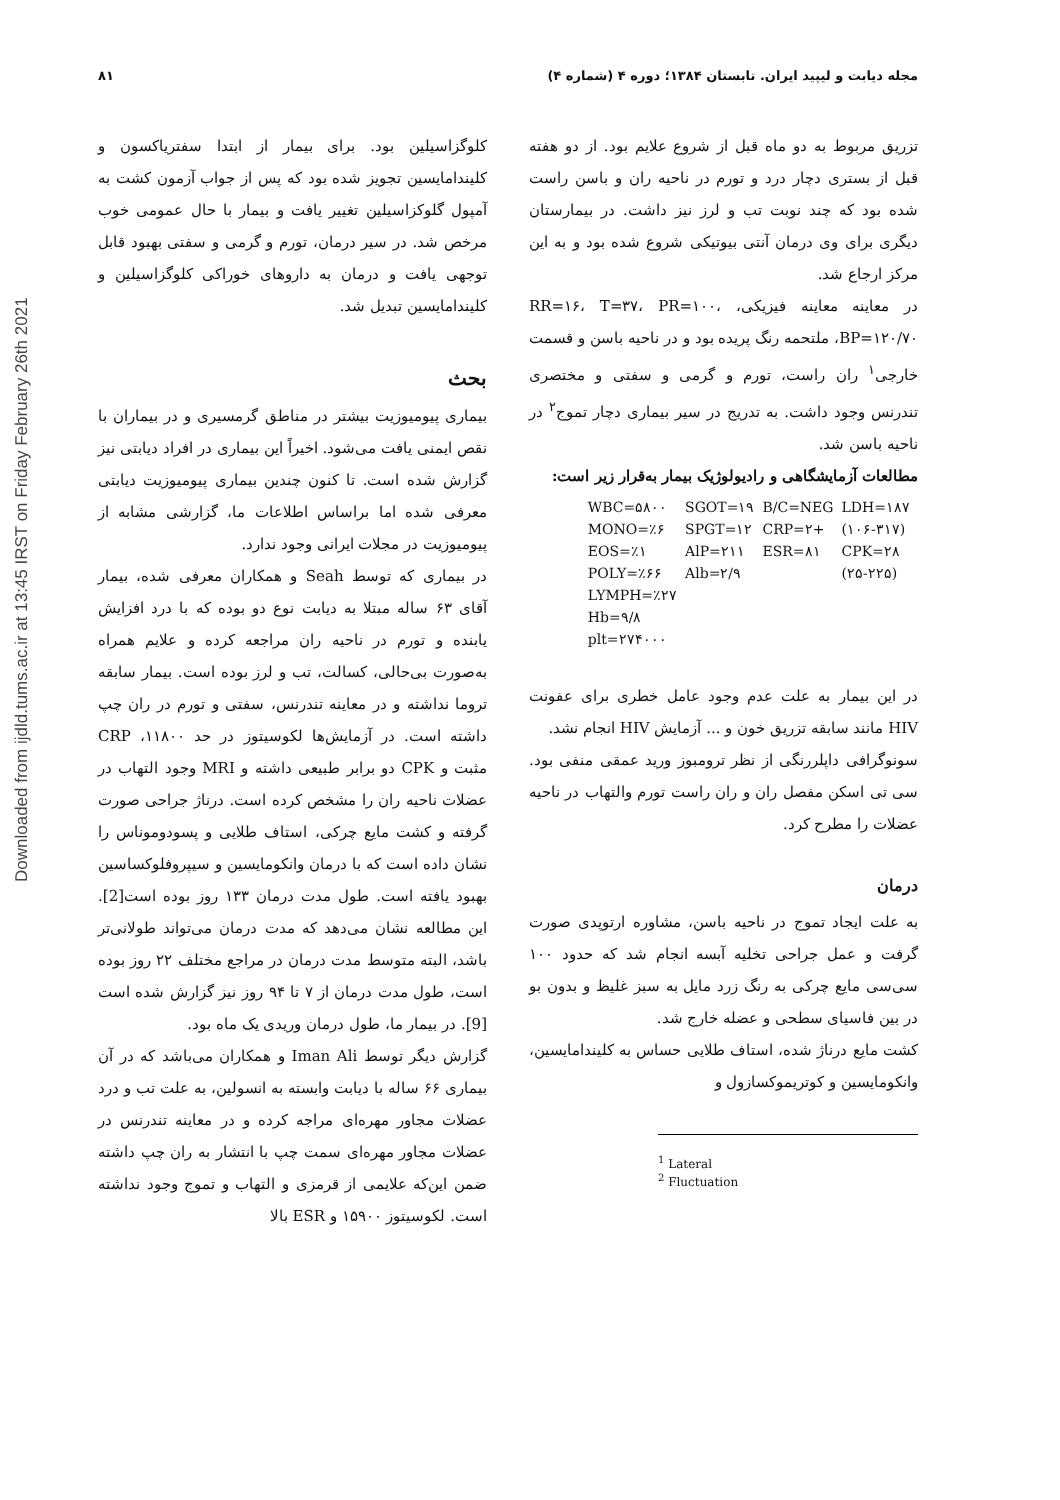مجله دیابت و لیپید ایران. تابستان ۱۳۸۴؛ دوره ۴ (شماره ۴) ۸۱
Downloaded from ijdld.tums.ac.ir at 13:45 IRST on Friday February 26th 2021
تزریق مربوط به دو ماه قبل از شروع علایم بود. از دو هفته قبل از بستری دچار درد و تورم در ناحیه ران و باسن راست شده بود که چند نوبت تب و لرز نیز داشت. در بیمارستان دیگری برای وی درمان آنتی بیوتیکی شروع شده بود و به این مرکز ارجاع شد.
در معاینه معاینه فیزیکی، RR=۱۶، T=۳۷، PR=۱۰۰، BP=۱۲۰/۷۰، ملتحمه رنگ پریده بود و در ناحیه باسن و قسمت خارجی<sup>۱</sup> ران راست، تورم و گرمی و سفتی و مختصری تندرنس وجود داشت. به تدریج در سیر بیماری دچار تموج<sup>۲</sup> در ناحیه باسن شد.
مطالعات آزمایشگاهی و رادیولوژیک بیمار به‌قرار زیر است:
| WBC=۵۸۰۰ | SGOT=۱۹ | B/C=NEG | LDH=۱۸۷ |
| MONO=٪۶ | SPGT=۱۲ | CRP=۲+ | (۱۰۶-۳۱۷) |
| EOS=٪۱ | AlP=۲۱۱ | ESR=۸۱ | CPK=۲۸ |
| POLY=٪۶۶ | Alb=۲/۹ | | (۲۵-۲۲۵) |
| LYMPH=٪۲۷ | | | |
| Hb=۹/۸ | | | |
| plt=۲۷۴۰۰۰ | | | |
در این بیمار به علت عدم وجود عامل خطری برای عفونت HIV مانند سابقه تزریق خون و ... آزمایش HIV انجام نشد.
سونوگرافی داپلررنگی از نظر ترومبوز ورید عمقی منفی بود. سی تی اسکن مفصل ران و ران راست تورم والتهاب در ناحیه عضلات را مطرح کرد.
درمان
به علت ایجاد تموج در ناحیه باسن، مشاوره ارتوپدی صورت گرفت و عمل جراحی تخلیه آبسه انجام شد که حدود ۱۰۰ سی‌سی مایع چرکی به رنگ زرد مایل به سبز غلیظ و بدون بو در بین فاسیای سطحی و عضله خارج شد.
کشت مایع درناژ شده، استاف طلایی حساس به کلیندامایسین، وانکومایسین و کوتریموکسازول و
<sup>1</sup> Lateral
<sup>2</sup> Fluctuation
کلوگزاسیلین بود. برای بیمار از ابتدا سفتریاکسون و کلیندامایسین تجویز شده بود که پس از جواب آزمون کشت به آمپول گلوکزاسیلین تغییر یافت و بیمار با حال عمومی خوب مرخص شد. در سیر درمان، تورم و گرمی و سفتی بهبود قابل توجهی یافت و درمان به داروهای خوراکی کلوگزاسیلین و کلیندامایسین تبدیل شد.
بحث
بیماری پیومیوزیت بیشتر در مناطق گرمسیری و در بیماران با نقص ایمنی یافت می‌شود. اخیراً این بیماری در افراد دیابتی نیز گزارش شده است. تا کنون چندین بیماری پیومیوزیت دیابتی معرفی شده اما براساس اطلاعات ما، گزارشی مشابه از پیومیوزیت در مجلات ایرانی وجود ندارد.
در بیماری که توسط Seah و همکاران معرفی شده، بیمار آقای ۶۳ ساله مبتلا به دیابت نوع دو بوده که با درد افزایش یابنده و تورم در ناحیه ران مراجعه کرده و علایم همراه به‌صورت بی‌حالی، کسالت، تب و لرز بوده است. بیمار سابقه تروما نداشته و در معاینه تندرنس، سفتی و تورم در ران چپ داشته است. در آزمایش‌ها لکوسیتوز در حد ۱۱۸۰۰، CRP مثبت و CPK دو برابر طبیعی داشته و MRI وجود التهاب در عضلات ناحیه ران را مشخص کرده است. درناژ جراحی صورت گرفته و کشت مایع چرکی، استاف طلایی و پسودوموناس را نشان داده است که با درمان وانکومایسین و سیپروفلوکساسین بهبود یافته است. طول مدت درمان ۱۳۳ روز بوده است[2]. این مطالعه نشان می‌دهد که مدت درمان می‌تواند طولانی‌تر باشد، البته متوسط مدت درمان در مراجع مختلف ۲۲ روز بوده است، طول مدت درمان از ۷ تا ۹۴ روز نیز گزارش شده است [9]. در بیمار ما، طول درمان وریدی یک ماه بود.
گزارش دیگر توسط Iman Ali و همکاران می‌باشد که در آن بیماری ۶۶ ساله با دیابت وابسته به انسولین، به علت تب و درد عضلات مجاور مهره‌ای مراجه کرده و در معاینه تندرنس در عضلات مجاور مهره‌ای سمت چپ با انتشار به ران چپ داشته ضمن این‌که علایمی از قرمزی و التهاب و تموج وجود نداشته است. لکوسیتوز ۱۵۹۰۰ و ESR بالا